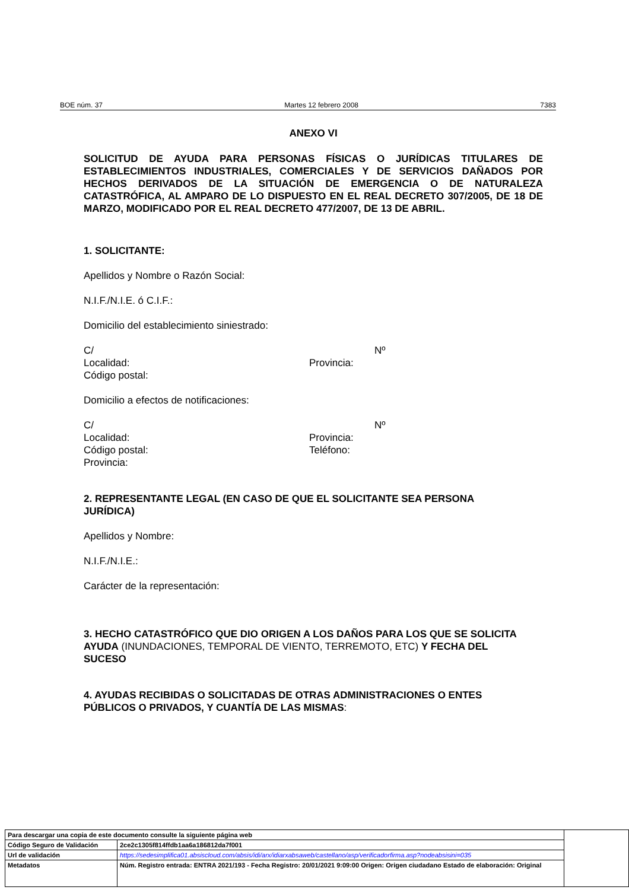BOE núm. 37 Martes 12 febrero 2008 7383
ANEXO VI
SOLICITUD DE AYUDA PARA PERSONAS FÍSICAS O JURÍDICAS TITULARES DE ESTABLECIMIENTOS INDUSTRIALES, COMERCIALES Y DE SERVICIOS DAÑADOS POR HECHOS DERIVADOS DE LA SITUACIÓN DE EMERGENCIA O DE NATURALEZA CATASTRÓFICA, AL AMPARO DE LO DISPUESTO EN EL REAL DECRETO 307/2005, DE 18 DE MARZO, MODIFICADO POR EL REAL DECRETO 477/2007, DE 13 DE ABRIL.
1. SOLICITANTE:
Apellidos y Nombre o Razón Social:
N.I.F./N.I.E. ó C.I.F.:
Domicilio del establecimiento siniestrado:
C/ Nº
Localidad: Provincia:
Código postal:
Domicilio a efectos de notificaciones:
C/ Nº
Localidad: Provincia:
Código postal: Teléfono:
Provincia:
2. REPRESENTANTE LEGAL (EN CASO DE QUE EL SOLICITANTE SEA PERSONA JURÍDICA)
Apellidos y Nombre:
N.I.F./N.I.E.:
Carácter de la representación:
3. HECHO CATASTRÓFICO QUE DIO ORIGEN A LOS DAÑOS PARA LOS QUE SE SOLICITA AYUDA (INUNDACIONES, TEMPORAL DE VIENTO, TERREMOTO, ETC) Y FECHA DEL SUCESO
4. AYUDAS RECIBIDAS O SOLICITADAS DE OTRAS ADMINISTRACIONES O ENTES PÚBLICOS O PRIVADOS, Y CUANTÍA DE LAS MISMAS:
| Para descargar una copia de este documento consulte la siguiente página web | | |
| Código Seguro de Validación | 2ce2c1305f814ffdb1aa6a186812da7f001 | |
| Url de validación | https://sedesimplifica01.absiscloud.com/absis/idi/arx/idiarxabsaweb/castellano/asp/verificadorfirma.asp?nodeabsisini=035 | |
| Metadatos | Núm. Registro entrada: ENTRA 2021/193 - Fecha Registro: 20/01/2021 9:09:00 Origen: Origen ciudadano Estado de elaboración: Original | |